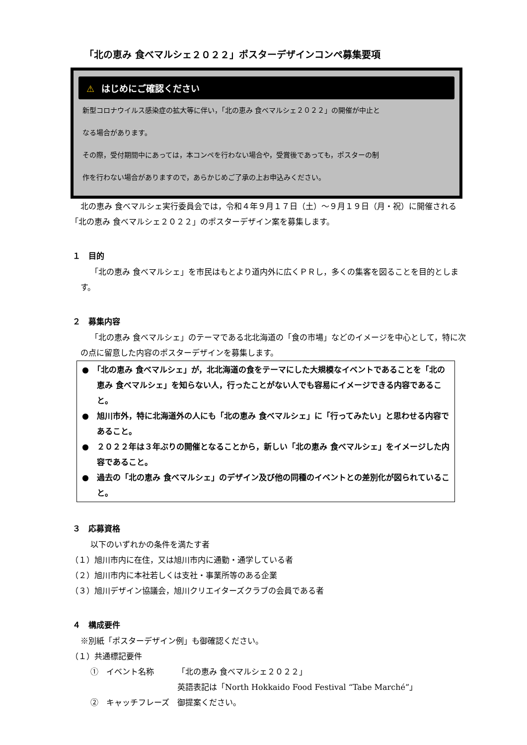「北の恵み 食べマルシェ２０２２」ポスターデザインコンペ募集要項
⚠ はじめにご確認ください
新型コロナウイルス感染症の拡大等に伴い，「北の恵み 食べマルシェ２０２２」の開催が中止と
なる場合があります。
その際，受付期間中にあっては，本コンペを行わない場合や，受賞後であっても，ポスターの制
作を行わない場合がありますので，あらかじめご了承の上お申込みください。
北の恵み 食べマルシェ実行委員会では，令和４年９月１７日（土）～９月１９日（月・祝）に開催される「北の恵み 食べマルシェ２０２２」のポスターデザイン案を募集します。
１　目的
「北の恵み 食べマルシェ」を市民はもとより道内外に広くＰＲし，多くの集客を図ることを目的とします。
２　募集内容
「北の恵み 食べマルシェ」のテーマである北北海道の「食の市場」などのイメージを中心として，特に次の点に留意した内容のポスターデザインを募集します。
●　「北の恵み 食べマルシェ」が，北北海道の食をテーマにした大規模なイベントであることを「北の恵み 食べマルシェ」を知らない人，行ったことがない人でも容易にイメージできる内容であること。
●　旭川市外，特に北海道外の人にも「北の恵み 食べマルシェ」に「行ってみたい」と思わせる内容であること。
●　２０２２年は３年ぶりの開催となることから，新しい「北の恵み 食べマルシェ」をイメージした内容であること。
●　過去の「北の恵み 食べマルシェ」のデザイン及び他の同種のイベントとの差別化が図られていること。
３　応募資格
以下のいずれかの条件を満たす者
（１）旭川市内に在住，又は旭川市内に通勤・通学している者
（２）旭川市内に本社若しくは支社・事業所等のある企業
（３）旭川デザイン協議会，旭川クリエイターズクラブの会員である者
４　構成要件
※別紙「ポスターデザイン例」も御確認ください。
（１）共通標記要件
| ① イベント名称 | 「北の恵み 食べマルシェ２０２２」 |
| | 英語表記は「North Hokkaido Food Festival “Tabe Marché”」 |
| ② キャッチフレーズ | 御提案ください。 |